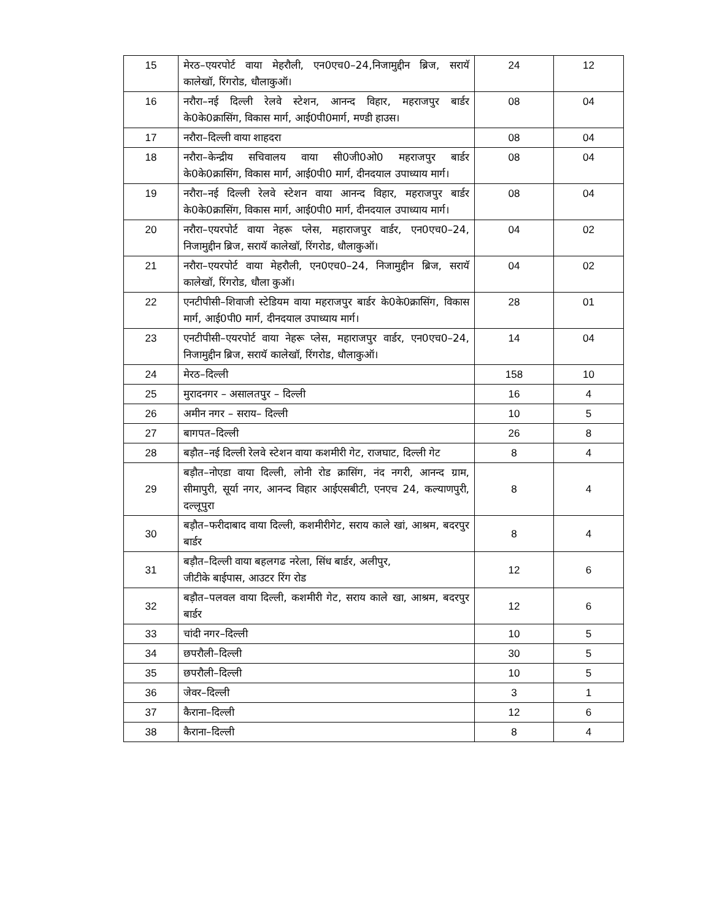| 15 | मेरठ–एयरपोर्ट वाया मेहरौली, एन0एच0–24,निजामुद्दीन ब्रिज, सरायॅ कालेखॉ, रिंगरोड, धौलाकुऑ। | 24 | 12 |
| 16 | नरौरा–नई दिल्ली रेलवे स्टेशन, आनन्द विहार, महराजपुर बार्डर के0के0क्रासिंग, विकास मार्ग, आई0पी0मार्ग, मण्डी हाउस। | 08 | 04 |
| 17 | नरौरा–दिल्ली वाया शाहदरा | 08 | 04 |
| 18 | नरौरा–केन्द्रीय सचिवालय वाया सी0जी0ओ0 महराजपुर बार्डर के0के0क्रासिंग, विकास मार्ग, आई0पी0 मार्ग, दीनदयाल उपाध्याय मार्ग। | 08 | 04 |
| 19 | नरौरा–नई दिल्ली रेलवे स्टेशन वाया आनन्द विहार, महराजपुर बार्डर के0के0क्रासिंग, विकास मार्ग, आई0पी0 मार्ग, दीनदयाल उपाध्याय मार्ग। | 08 | 04 |
| 20 | नरौरा–एयरपोर्ट वाया नेहरू प्लेस, महाराजपुर वार्डर, एन0एच0–24, निजामुद्दीन ब्रिज, सरायॅ कालेखॉ, रिंगरोड, धौलाकुऑ। | 04 | 02 |
| 21 | नरौरा–एयरपोर्ट वाया मेहरौली, एन0एच0–24, निजामुद्दीन ब्रिज, सरायॅ कालेखॉ, रिंगरोड, धौला कुऑ। | 04 | 02 |
| 22 | एनटीपीसी–शिवाजी स्टेडियम वाया महराजपुर बार्डर के0के0क्रासिंग, विकास मार्ग, आई0पी0 मार्ग, दीनदयाल उपाध्याय मार्ग। | 28 | 01 |
| 23 | एनटीपीसी–एयरपोर्ट वाया नेहरू प्लेस, महाराजपुर वार्डर, एन0एच0–24, निजामुद्दीन ब्रिज, सरायॅ कालेखॉ, रिंगरोड, धौलाकुऑ। | 14 | 04 |
| 24 | मेरठ–दिल्ली | 158 | 10 |
| 25 | मुरादनगर – असालतपुर – दिल्ली | 16 | 4 |
| 26 | अमीन नगर – सराय– दिल्ली | 10 | 5 |
| 27 | बागपत–दिल्ली | 26 | 8 |
| 28 | बड़ौत–नई दिल्ली रेलवे स्टेशन वाया कशमीरी गेट, राजघाट, दिल्ली गेट | 8 | 4 |
| 29 | बड़ौत–नोएडा वाया दिल्ली, लोनी रोड क्रासिंग, नंद नगरी, आनन्द ग्राम, सीमापुरी, सूर्या नगर, आनन्द विहार आईएसबीटी, एनएच 24, कल्याणपुरी, दल्लूपुरा | 8 | 4 |
| 30 | बड़ौत–फरीदाबाद वाया दिल्ली, कशमीरीगेट, सराय काले खां, आश्रम, बदरपुर बार्डर | 8 | 4 |
| 31 | बड़ौत–दिल्ली वाया बहलगढ नरेला, सिंध बार्डर, अलीपुर, जीटीके बाईपास, आउटर रिंग रोड | 12 | 6 |
| 32 | बड़ौत–पलवल वाया दिल्ली, कशमीरी गेट, सराय काले खा, आश्रम, बदरपुर बार्डर | 12 | 6 |
| 33 | चांदी नगर–दिल्ली | 10 | 5 |
| 34 | छपरौली–दिल्ली | 30 | 5 |
| 35 | छपरौली–दिल्ली | 10 | 5 |
| 36 | जेवर–दिल्ली | 3 | 1 |
| 37 | कैराना–दिल्ली | 12 | 6 |
| 38 | कैराना–दिल्ली | 8 | 4 |